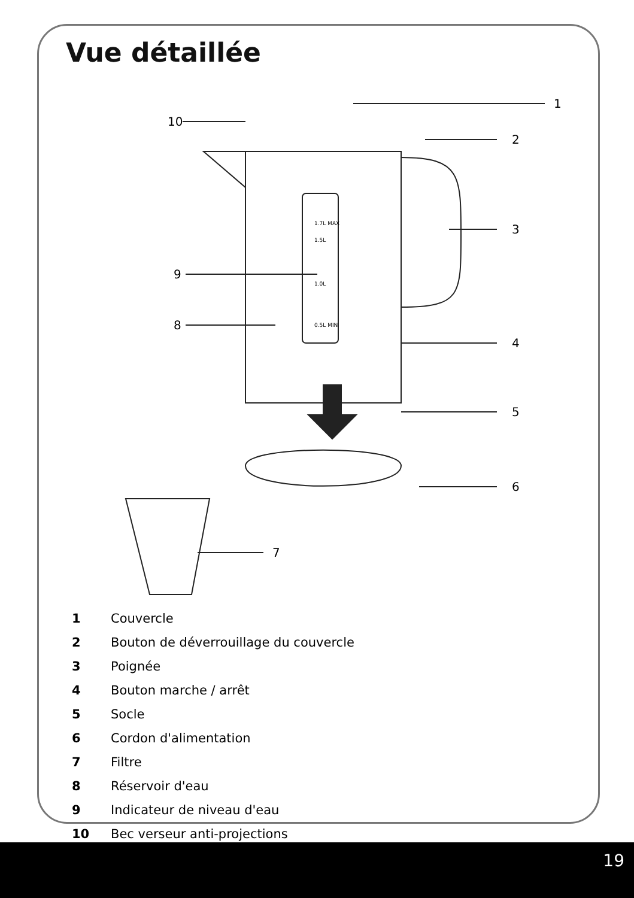Vue détaillée
1
2
3
4
5
6
7
8
9
10
1.7L MAX
1.5L
1.0L
0.5L MIN
1 Couvercle
2 Bouton de déverrouillage du couvercle
3 Poignée
4 Bouton marche / arrêt
5 Socle
6 Cordon d'alimentation
7 Filtre
8 Réservoir d'eau
9 Indicateur de niveau d'eau
10 Bec verseur anti-projections
19